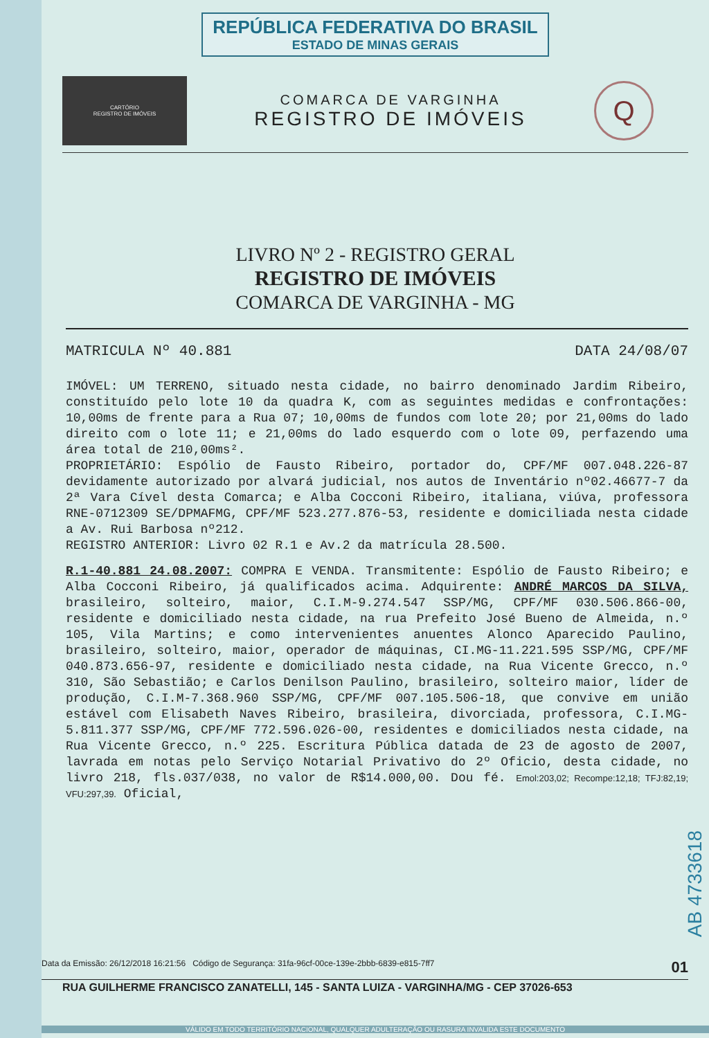REPÚBLICA FEDERATIVA DO BRASIL
ESTADO DE MINAS GERAIS
CARTÓRIO
REGISTRO DE IMÓVEIS
COMARCA DE VARGINHA
REGISTRO DE IMÓVEIS
Q
LIVRO Nº 2 - REGISTRO GERAL
REGISTRO DE IMÓVEIS
COMARCA DE VARGINHA - MG
MATRICULA Nº 40.881 DATA 24/08/07
IMÓVEL: UM TERRENO, situado nesta cidade, no bairro denominado Jardim Ribeiro, constituído pelo lote 10 da quadra K, com as seguintes medidas e confrontações: 10,00ms de frente para a Rua 07; 10,00ms de fundos com lote 20; por 21,00ms do lado direito com o lote 11; e 21,00ms do lado esquerdo com o lote 09, perfazendo uma área total de 210,00ms².
PROPRIETÁRIO: Espólio de Fausto Ribeiro, portador do, CPF/MF 007.048.226-87 devidamente autorizado por alvará judicial, nos autos de Inventário nº02.46677-7 da 2ª Vara Cível desta Comarca; e Alba Cocconi Ribeiro, italiana, viúva, professora RNE-0712309 SE/DPMAFMG, CPF/MF 523.277.876-53, residente e domiciliada nesta cidade a Av. Rui Barbosa nº212.
REGISTRO ANTERIOR: Livro 02 R.1 e Av.2 da matrícula 28.500.
R.1-40.881 24.08.2007: COMPRA E VENDA. Transmitente: Espólio de Fausto Ribeiro; e Alba Cocconi Ribeiro, já qualificados acima. Adquirente: ANDRÉ MARCOS DA SILVA, brasileiro, solteiro, maior, C.I.M-9.274.547 SSP/MG, CPF/MF 030.506.866-00, residente e domiciliado nesta cidade, na rua Prefeito José Bueno de Almeida, n.º 105, Vila Martins; e como intervenientes anuentes Alonco Aparecido Paulino, brasileiro, solteiro, maior, operador de máquinas, CI.MG-11.221.595 SSP/MG, CPF/MF 040.873.656-97, residente e domiciliado nesta cidade, na Rua Vicente Grecco, n.º 310, São Sebastião; e Carlos Denilson Paulino, brasileiro, solteiro maior, líder de produção, C.I.M-7.368.960 SSP/MG, CPF/MF 007.105.506-18, que convive em união estável com Elisabeth Naves Ribeiro, brasileira, divorciada, professora, C.I.MG-5.811.377 SSP/MG, CPF/MF 772.596.026-00, residentes e domiciliados nesta cidade, na Rua Vicente Grecco, n.º 225. Escritura Pública datada de 23 de agosto de 2007, lavrada em notas pelo Serviço Notarial Privativo do 2º Oficio, desta cidade, no livro 218, fls.037/038, no valor de R$14.000,00. Dou fé. Emol:203,02; Recompe:12,18; TFJ:82,19; VFU:297,39. Oficial,
Data da Emissão: 26/12/2018 16:21:56 Código de Segurança: 31fa-96cf-00ce-139e-2bbb-6839-e815-7ff7 01
RUA GUILHERME FRANCISCO ZANATELLI, 145 - SANTA LUIZA - VARGINHA/MG - CEP 37026-653
AB 4733618
VÁLIDO EM TODO TERRITÓRIO NACIONAL, QUALQUER ADULTERAÇÃO OU RASURA INVALIDA ESTE DOCUMENTO